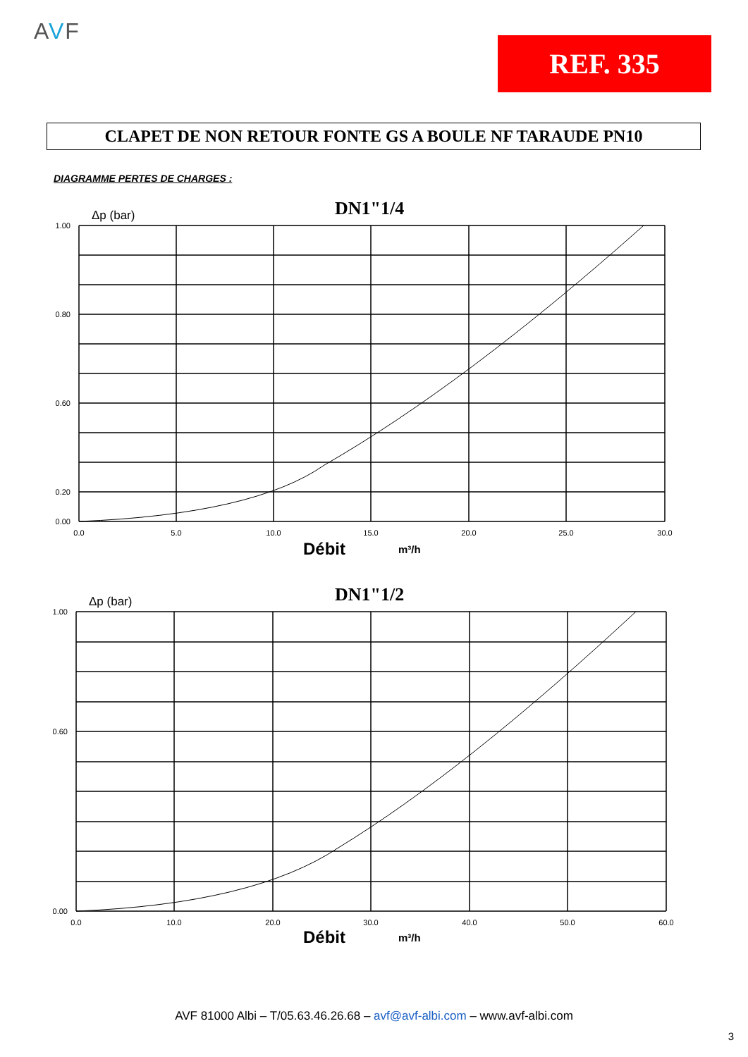AVF
REF. 335
CLAPET DE NON RETOUR FONTE GS A BOULE NF TARAUDE PN10
DIAGRAMME PERTES DE CHARGES :
Δp (bar)
DN1"1/4
1.00
0.80
0.60
0.20
0.00
0.0
5.0
10.0
15.0
20.0
25.0
30.0
Débit
m³/h
Δp (bar)
DN1"1/2
1.00
0.60
0.00
0.0
10.0
20.0
30.0
40.0
50.0
60.0
Débit
m³/h
AVF 81000 Albi – T/05.63.46.26.68 – avf@avf-albi.com – www.avf-albi.com
3